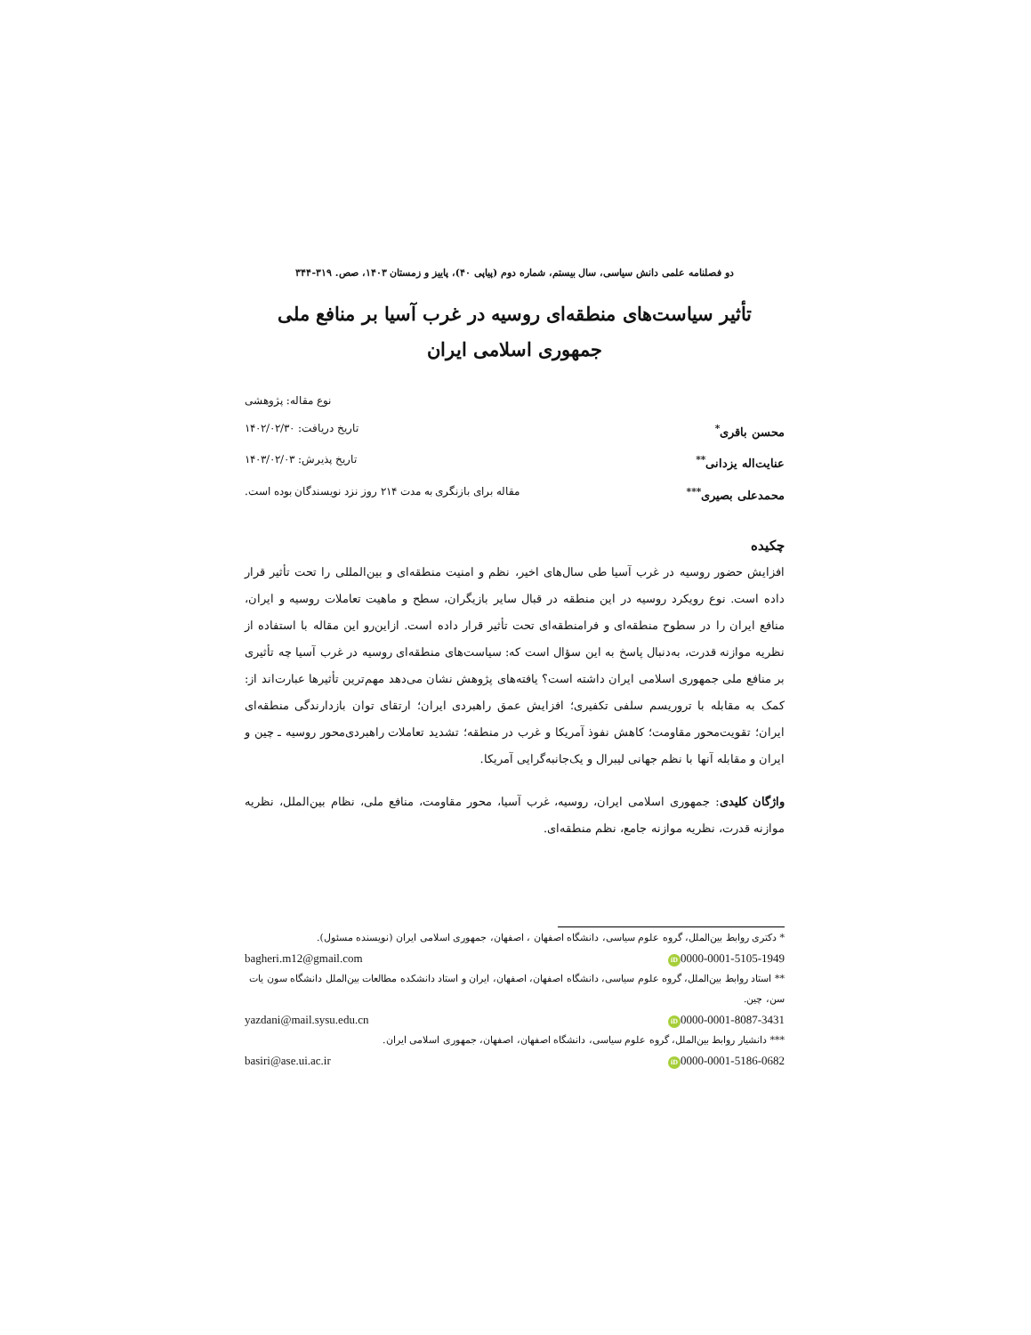دو فصلنامه علمی دانش سیاسی، سال بیستم، شماره دوم (پیاپی ۴۰)، پاییز و زمستان ۱۴۰۳، صص. ۳۱۹-۳۴۴
تأثیر سیاست‌های منطقه‌ای روسیه در غرب آسیا بر منافع ملی
جمهوری اسلامی ایران
نوع مقاله: پژوهشی
محسن باقری<sup>*</sup> تاریخ دریافت: ۱۴۰۲/۰۲/۳۰
عنایت‌اله یزدانی<sup>**</sup> تاریخ پذیرش: ۱۴۰۳/۰۲/۰۳
محمدعلی بصیری<sup>***</sup> مقاله برای بازنگری به مدت ۲۱۴ روز نزد نویسندگان بوده است.
چکیده
افزایش حضور روسیه در غرب آسیا طی سال‌های اخیر، نظم و امنیت منطقه‌ای و بین‌المللی را تحت تأثیر قرار داده است. نوع رویکرد روسیه در این منطقه در قبال سایر بازیگران، سطح و ماهیت تعاملات روسیه و ایران، منافع ایران را در سطوح منطقه‌ای و فرامنطقه‌ای تحت تأثیر قرار داده است. ازاین‌رو این مقاله با استفاده از نظریه موازنه قدرت، به‌دنبال پاسخ به این سؤال است که: سیاست‌های منطقه‌ای روسیه در غرب آسیا چه تأثیری بر منافع ملی جمهوری اسلامی ایران داشته است؟ یافته‌های پژوهش نشان می‌دهد مهم‌ترین تأثیرها عبارت‌اند از: کمک به مقابله با تروریسم سلفی تکفیری؛ افزایش عمق راهبردی ایران؛ ارتقای توان بازدارندگی منطقه‌ای ایران؛ تقویت‌محور مقاومت؛ کاهش نفوذ آمریکا و غرب در منطقه؛ تشدید تعاملات راهبردی‌محور روسیه ـ چین و ایران و مقابله آنها با نظم جهانی لیبرال و یک‌جانبه‌گرایی آمریکا.
واژگان کلیدی: جمهوری اسلامی ایران، روسیه، غرب آسیا، محور مقاومت، منافع ملی، نظام بین‌الملل، نظریه موازنه قدرت، نظریه موازنه جامع، نظم منطقه‌ای.
* دکتری روابط بین‌الملل، گروه علوم سیاسی، دانشگاه اصفهان ، اصفهان، جمهوری اسلامی ایران (نویسنده مسئول).
iD 0000-0001-5105-1949 bagheri.m12@gmail.com
** استاد روابط بین‌الملل، گروه علوم سیاسی، دانشگاه اصفهان، اصفهان، ایران و استاد دانشکده مطالعات بین‌الملل دانشگاه سون یات سن، چین.
iD 0000-0001-8087-3431 yazdani@mail.sysu.edu.cn
*** دانشیار روابط بین‌الملل، گروه علوم سیاسی، دانشگاه اصفهان، اصفهان، جمهوری اسلامی ایران.
iD 0000-0001-5186-0682 basiri@ase.ui.ac.ir